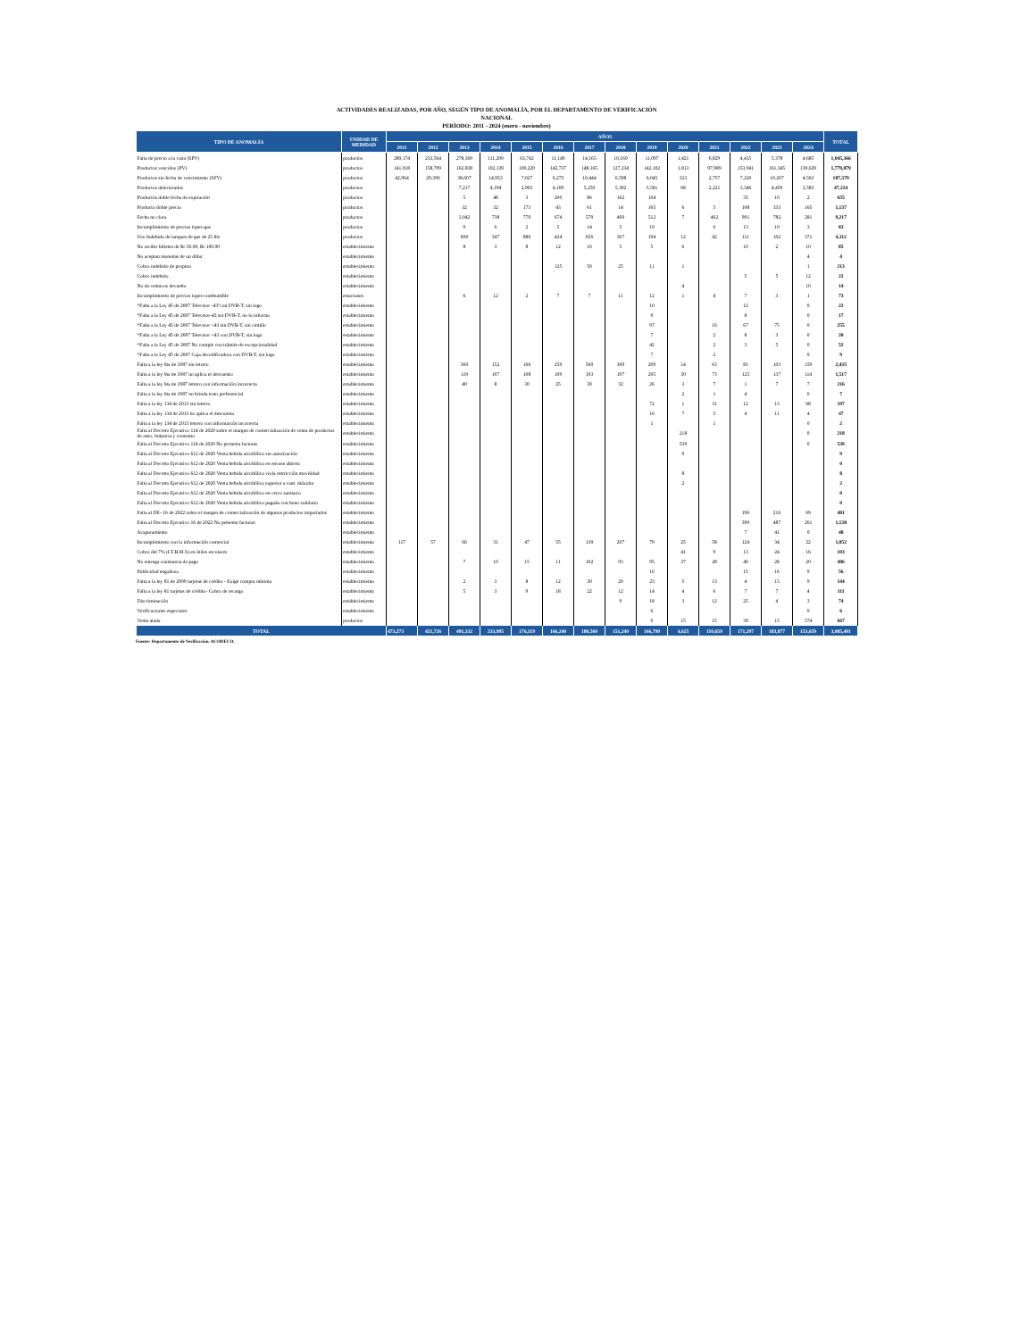ACTIVIDADES REALIZADAS, POR AÑO, SEGÚN TIPO DE ANOMALÍA, POR EL DEPARTAMENTO DE VERIFICACIÓN
NACIONAL
PERÍODO: 2011 - 2024 (enero - noviembre)
| TIPO DE ANOMALÍA | UNIDAD DE MEDIDAD | AÑOS | | | | | | | | | | | | | | TOTAL |
| --- | --- | --- | --- | --- | --- | --- | --- | --- | --- | --- | --- | --- | --- | --- | --- | --- |
| | | 2011 | 2012 | 2013 | 2014 | 2015 | 2016 | 2017 | 2018 | 2019 | 2020 | 2021 | 2022 | 2023 | 2024 | |
| Falta de precio a la vista (SPV) | productos | 289,174 | 233,564 | 278,369 | 111,209 | 63,742 | 11,149 | 14,165 | 10,169 | 11,097 | 1,421 | 6,829 | 4,415 | 5,378 | 4,685 | 1,045,366 |
| Productos vencidos (PV) | productos | 141,018 | 158,709 | 162,838 | 102,139 | 100,220 | 142,737 | 148,165 | 127,234 | 142,102 | 1,813 | 97,989 | 153,941 | 161,345 | 139,629 | 1,779,879 |
| Productos sin fecha de vencimiento (SFV) | productos | 42,964 | 29,396 | 38,607 | 14,953 | 7,027 | 6,275 | 10,444 | 6,598 | 6,045 | 323 | 2,757 | 7,220 | 10,207 | 4,563 | 187,379 |
| Productos deteriorados | productos | | | 7,217 | 4,194 | 2,903 | 4,100 | 5,250 | 5,302 | 5,581 | 68 | 2,221 | 3,346 | 4,459 | 2,583 | 47,224 |
| Productos doble fecha de expiración | productos | | | 5 | 48 | 3 | 200 | 86 | 162 | 104 | | | 35 | 10 | 2 | 655 |
| Producto doble precio | productos | | | 32 | 32 | 173 | 43 | 61 | 14 | 165 | 6 | 5 | 108 | 333 | 165 | 1,137 |
| Fecha no clara | productos | | | 3,042 | 738 | 770 | 674 | 579 | 469 | 512 | 7 | 462 | 901 | 782 | 281 | 9,217 |
| Incumplimiento de precios topes-gas | productos | | | 9 | 6 | 2 | 5 | 14 | 5 | 10 | | 6 | 13 | 10 | 3 | 83 |
| Uso Indebido de tanques de gas de 25 lbs | productos | | | 600 | 347 | 886 | 424 | 656 | 367 | 194 | 12 | 42 | 111 | 102 | 371 | 4,112 |
| No recibir billetes de B/.50.00, B/.100.00 | establecimiento | | | 8 | 3 | 8 | 12 | 16 | 5 | 5 | 6 | | 10 | 2 | 10 | 85 |
| No aceptan monedas de un dólar | establecimiento | | | | | | | | | | | | | | 4 | 4 |
| Cobro indebido de propina | establecimiento | | | | | | 125 | 50 | 25 | 11 | 1 | | | | 1 | 213 |
| Cobro indebido | establecimiento | | | | | | | | | | | | 5 | 5 | 12 | 22 |
| No da centavos devuelto | establecimiento | | | | | | | | | | 4 | | | | 10 | 14 |
| Incumplimiento de precios topes-combustible | estaciones | | | 6 | 12 | 2 | 7 | 7 | 11 | 12 | 1 | 4 | 7 | 3 | 1 | 73 |
| *Falta a la Ley 45 de 2007 Televisor -43"con DVB-T, sin logo | establecimiento | | | | | | | | | 10 | | | 12 | | 0 | 22 |
| *Falta a la Ley 45 de 2007 Televisor-43 sin DVB-T, no lo informa | establecimiento | | | | | | | | | 9 | | | 8 | | 0 | 17 |
| *Falta a la Ley 45 de 2007 Televisor +43 sin DVB-T, sin cintillo | establecimiento | | | | | | | | | 97 | | 16 | 67 | 75 | 0 | 255 |
| *Falta a la Ley 45 de 2007 Televisor +43 con DVB-T, sin logo | establecimiento | | | | | | | | | 7 | | 2 | 8 | 3 | 0 | 20 |
| *Falta a la Ley 45 de 2007 No cumple con trámite de excepcionalidad | establecimiento | | | | | | | | | 42 | | 2 | 3 | 5 | 0 | 52 |
| *Falta a la Ley 45 de 2007 Caja decodificadora con DVB-T, sin logo | establecimiento | | | | | | | | | 7 | | 2 | | | 0 | 9 |
| Falta a la ley 6ta de 1987 sin letrero | establecimiento | | | 360 | 152 | 166 | 259 | 560 | 309 | 209 | 14 | 63 | 81 | 103 | 159 | 2,435 |
| Falta a la ley 6ta de 1987 no aplica el descuento | establecimiento | | | 119 | 107 | 108 | 109 | 193 | 197 | 205 | 30 | 73 | 125 | 137 | 114 | 1,517 |
| Falta a la ley 6ta de 1987 letrero con información incorrecta | establecimiento | | | 40 | 8 | 30 | 25 | 30 | 32 | 26 | 3 | 7 | 1 | 7 | 7 | 216 |
| Falta a la ley 6ta de 1987 no brinda trato preferencial | establecimiento | | | | | | | | | | 2 | 1 | 4 | | 0 | 7 |
| Falta a la ley 134 de 2013 sin letrero | establecimiento | | | | | | | | | 72 | 1 | 31 | 12 | 13 | 68 | 197 |
| Falta a la ley 134 de 2013 no aplica el descuento | establecimiento | | | | | | | | | 16 | 7 | 5 | 4 | 11 | 4 | 47 |
| Falta a la ley 134 de 2013 letrero con información incorrecta | establecimiento | | | | | | | | | 1 | | 1 | | | 0 | 2 |
| Falta al Decreto Ejecutivo 114 de 2020 sobre el margen de comercialización de venta de productos de aseo, limpieza y consumo | establecimiento | | | | | | | | | | 218 | | | | 0 | 218 |
| Falta al Decreto Ejecutivo 114 de 2020 No presenta facturas | establecimiento | | | | | | | | | | 539 | | | | 0 | 539 |
| Falta al Decreto Ejecutivo 612 de 2020 Venta bebida alcohólica sin autorización | establecimiento | | | | | | | | | | 9 | | | | | 9 |
| Falta al Decreto Ejecutivo 612 de 2020 Venta bebida alcohólica en envase abierto | establecimiento | | | | | | | | | | | | | | | 0 |
| Falta al Decreto Ejecutivo 612 de 2020 Venta bebida alcohólica viola restricción movilidad | establecimiento | | | | | | | | | | 8 | | | | | 8 |
| Falta al Decreto Ejecutivo 612 de 2020 Venta bebida alcohólica superior a cant. máxima | establecimiento | | | | | | | | | | 2 | | | | | 2 |
| Falta al Decreto Ejecutivo 612 de 2020 Venta bebida alcohólica en cerco sanitario | establecimiento | | | | | | | | | | | | | | | 0 |
| Falta al Decreto Ejecutivo 612 de 2020 Venta bebida alcohólica pagada con bono solidario | establecimiento | | | | | | | | | | | | | | | 0 |
| Falta al DE- 16 de 2022 sobre el margen de comercialización de algunos productos importados | establecimiento | | | | | | | | | | | | 196 | 216 | 69 | 481 |
| Falta al Decreto Ejecutivo 16 de 2022 No presenta facturas | establecimiento | | | | | | | | | | | | 390 | 487 | 261 | 1,138 |
| Acaparamiento | establecimiento | | | | | | | | | | | | 7 | 41 | 0 | 48 |
| Incumplimiento con la información comercial | establecimiento | 117 | 57 | 66 | 31 | 47 | 55 | 130 | 207 | 79 | 25 | 58 | 124 | 34 | 22 | 1,052 |
| Cobro del 7% (I.T.B.M.S) en útiles escolares | establecimiento | | | | | | | | | | 41 | 9 | 13 | 24 | 16 | 103 |
| No entrega constancia de pago | establecimiento | | | 7 | 10 | 15 | 11 | 102 | 93 | 95 | 37 | 28 | 40 | 28 | 20 | 486 |
| Publicidad engañosa | establecimiento | | | | | | | | | 16 | | | 15 | 16 | 9 | 56 |
| Falta a la ley 81 de 2009 tarjetas de crédito - Exige compra mínima | establecimiento | | | 2 | 3 | 8 | 12 | 30 | 20 | 23 | 5 | 13 | 4 | 15 | 9 | 144 |
| Falta a la ley 81 tarjetas de crédito- Cobro de recargo | establecimiento | | | 5 | 3 | 9 | 18 | 22 | 12 | 14 | 4 | 6 | 7 | 7 | 4 | 111 |
| Discriminación | establecimiento | | | | | | | | 9 | 18 | 3 | 12 | 25 | 4 | 3 | 74 |
| Verificaciones especiales | establecimiento | | | | | | | | | 6 | | | | | 0 | 6 |
| Venta atada | productos | | | | | | | | | 9 | 15 | 15 | 39 | 15 | 574 | 667 |
| TOTAL | | 473,273 | 421,726 | 491,332 | 233,995 | 176,119 | 166,240 | 180,560 | 151,240 | 166,799 | 4,625 | 110,659 | 171,297 | 183,877 | 153,659 | 3,085,401 |
Fuente: Departamento de Verificación. ACODECO.